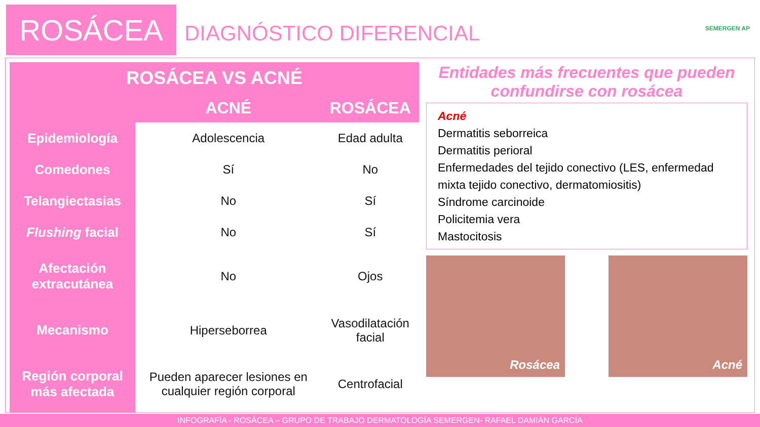ROSÁCEA
DIAGNÓSTICO DIFERENCIAL
SEMERGEN AP
| ROSÁCEA VS ACNÉ | | |
| --- | --- | --- |
| | ACNÉ | ROSÁCEA |
| Epidemiología | Adolescencia | Edad adulta |
| Comedones | Sí | No |
| Telangiectasias | No | Sí |
| Flushing facial | No | Sí |
| Afectación extracutánea | No | Ojos |
| Mecanismo | Hiperseborrea | Vasodilatación facial |
| Región corporal más afectada | Pueden aparecer lesiones en cualquier región corporal | Centrofacial |
Entidades más frecuentes que pueden confundirse con rosácea
Acné
Dermatitis seborreica
Dermatitis perioral
Enfermedades del tejido conectivo (LES, enfermedad mixta tejido conectivo, dermatomiositis)
Síndrome carcinoide
Policitemia vera
Mastocitosis
Rosácea Acné
INFOGRAFÍA - ROSÁCEA – GRUPO DE TRABAJO DERMATOLOGÍA SEMERGEN- RAFAEL DAMIÁN GARCÍA